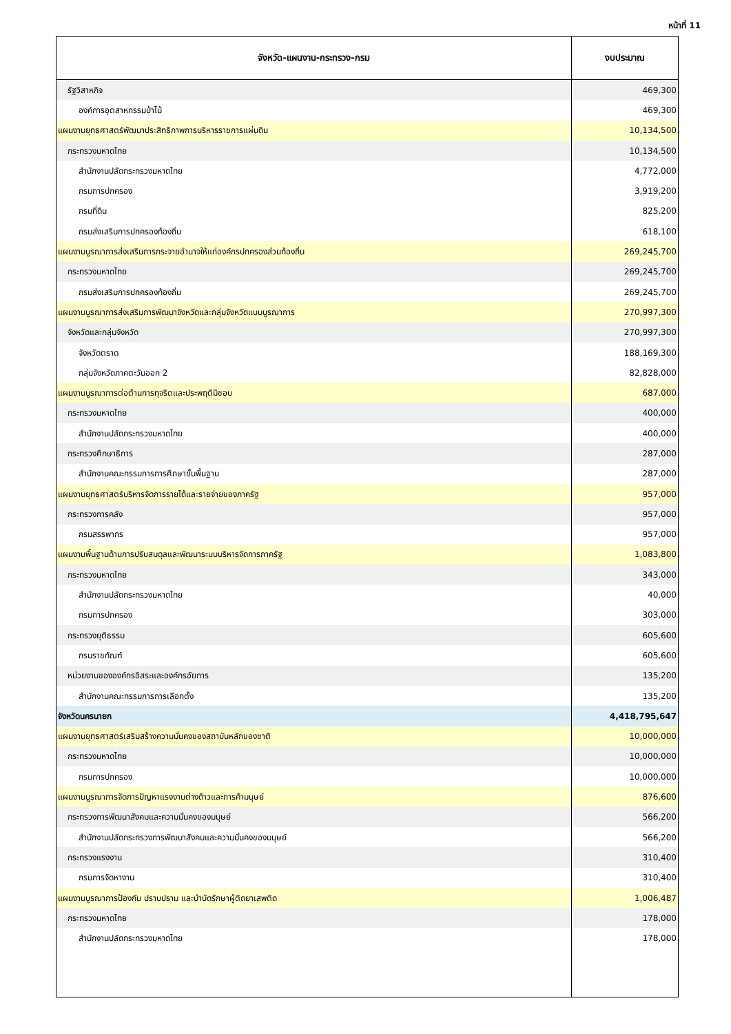หน้าที่ 11
| จังหวัด-แผนงาน-กระทรวง-กรม | งบประมาณ |
| --- | --- |
| รัฐวิสาหกิจ | 469,300 |
| องค์การอุตสาหกรรมป่าไม้ | 469,300 |
| แผนงานยุทธศาสตร์พัฒนาประสิทธิภาพการบริหารราชการแผ่นดิน | 10,134,500 |
| กระทรวงมหาดไทย | 10,134,500 |
| สำนักงานปลัดกระทรวงมหาดไทย | 4,772,000 |
| กรมการปกครอง | 3,919,200 |
| กรมที่ดิน | 825,200 |
| กรมส่งเสริมการปกครองท้องถิ่น | 618,100 |
| แผนงานบูรณาการส่งเสริมการกระจายอำนาจให้แก่องค์กรปกครองส่วนท้องถิ่น | 269,245,700 |
| กระทรวงมหาดไทย | 269,245,700 |
| กรมส่งเสริมการปกครองท้องถิ่น | 269,245,700 |
| แผนงานบูรณาการส่งเสริมการพัฒนาจังหวัดและกลุ่มจังหวัดแบบบูรณาการ | 270,997,300 |
| จังหวัดและกลุ่มจังหวัด | 270,997,300 |
| จังหวัดตราด | 188,169,300 |
| กลุ่มจังหวัดภาคตะวันออก 2 | 82,828,000 |
| แผนงานบูรณาการต่อต้านการทุจริตและประพฤติมิชอบ | 687,000 |
| กระทรวงมหาดไทย | 400,000 |
| สำนักงานปลัดกระทรวงมหาดไทย | 400,000 |
| กระทรวงศึกษาธิการ | 287,000 |
| สำนักงานคณะกรรมการการศึกษาขั้นพื้นฐาน | 287,000 |
| แผนงานยุทธศาสตร์บริหารจัดการรายได้และรายจ่ายของภาครัฐ | 957,000 |
| กระทรวงการคลัง | 957,000 |
| กรมสรรพากร | 957,000 |
| แผนงานพื้นฐานด้านการปรับสมดุลและพัฒนาระบบบริหารจัดการภาครัฐ | 1,083,800 |
| กระทรวงมหาดไทย | 343,000 |
| สำนักงานปลัดกระทรวงมหาดไทย | 40,000 |
| กรมการปกครอง | 303,000 |
| กระทรวงยุติธรรม | 605,600 |
| กรมราชทัณฑ์ | 605,600 |
| หน่วยงานขององค์กรอิสระและองค์กรอัยการ | 135,200 |
| สำนักงานคณะกรรมการการเลือกตั้ง | 135,200 |
| จังหวัดนครนายก | 4,418,795,647 |
| แผนงานยุทธศาสตร์เสริมสร้างความมั่นคงของสถาบันหลักของชาติ | 10,000,000 |
| กระทรวงมหาดไทย | 10,000,000 |
| กรมการปกครอง | 10,000,000 |
| แผนงานบูรณาการจัดการปัญหาแรงงานต่างด้าวและการค้ามนุษย์ | 876,600 |
| กระทรวงการพัฒนาสังคมและความมั่นคงของมนุษย์ | 566,200 |
| สำนักงานปลัดกระทรวงการพัฒนาสังคมและความมั่นคงของมนุษย์ | 566,200 |
| กระทรวงแรงงาน | 310,400 |
| กรมการจัดหางาน | 310,400 |
| แผนงานบูรณาการป้องกัน ปราบปราม และบำบัดรักษาผู้ติดยาเสพติด | 1,006,487 |
| กระทรวงมหาดไทย | 178,000 |
| สำนักงานปลัดกระทรวงมหาดไทย | 178,000 |